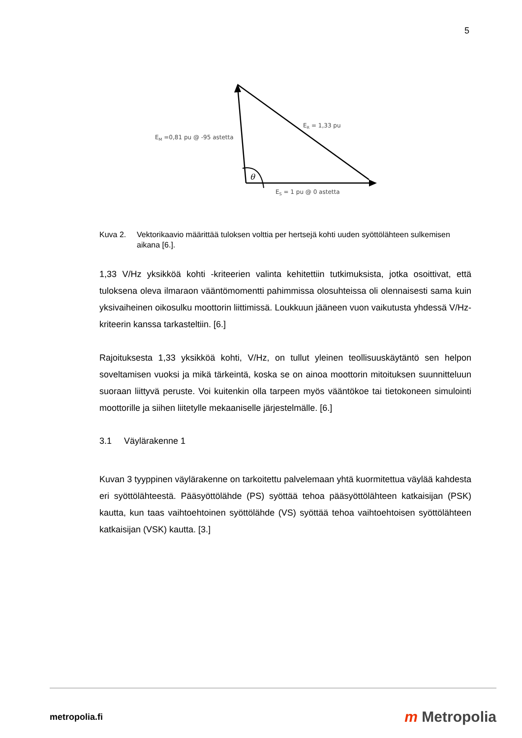5
θ
EM =0,81 pu @ -95 astetta
ER = 1,33 pu
ES = 1 pu @ 0 astetta
Kuva 2. Vektorikaavio määrittää tuloksen volttia per hertsejä kohti uuden syöttölähteen sulkemisen aikana [6.].
1,33 V/Hz yksikköä kohti -kriteerien valinta kehitettiin tutkimuksista, jotka osoittivat, että tuloksena oleva ilmaraon vääntömomentti pahimmissa olosuhteissa oli olennaisesti sama kuin yksivaiheinen oikosulku moottorin liittimissä. Loukkuun jääneen vuon vaikutusta yhdessä V/Hz-kriteerin kanssa tarkasteltiin. [6.]
Rajoituksesta 1,33 yksikköä kohti, V/Hz, on tullut yleinen teollisuuskäytäntö sen helpon soveltamisen vuoksi ja mikä tärkeintä, koska se on ainoa moottorin mitoituksen suunnitteluun suoraan liittyvä peruste. Voi kuitenkin olla tarpeen myös vääntökoe tai tietokoneen simulointi moottorille ja siihen liitetylle mekaaniselle järjestelmälle. [6.]
3.1 Väylärakenne 1
Kuvan 3 tyyppinen väylärakenne on tarkoitettu palvelemaan yhtä kuormitettua väylää kahdesta eri syöttölähteestä. Pääsyöttölähde (PS) syöttää tehoa pääsyöttölähteen katkaisijan (PSK) kautta, kun taas vaihtoehtoinen syöttölähde (VS) syöttää tehoa vaihtoehtoisen syöttölähteen katkaisijan (VSK) kautta. [3.]
metropolia.fi
m Metropolia